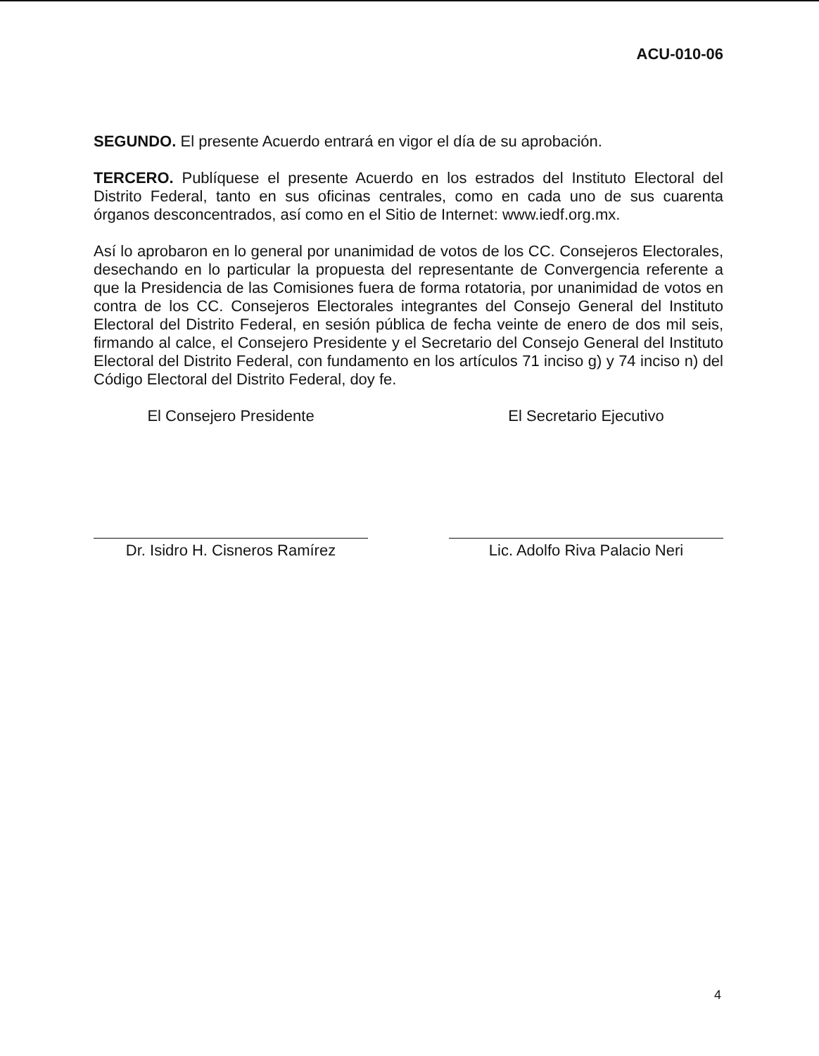ACU-010-06
SEGUNDO. El presente Acuerdo entrará en vigor el día de su aprobación.
TERCERO. Publíquese el presente Acuerdo en los estrados del Instituto Electoral del Distrito Federal, tanto en sus oficinas centrales, como en cada uno de sus cuarenta órganos desconcentrados, así como en el Sitio de Internet: www.iedf.org.mx.
Así lo aprobaron en lo general por unanimidad de votos de los CC. Consejeros Electorales, desechando en lo particular la propuesta del representante de Convergencia referente a que la Presidencia de las Comisiones fuera de forma rotatoria, por unanimidad de votos en contra de los CC. Consejeros Electorales integrantes del Consejo General del Instituto Electoral del Distrito Federal, en sesión pública de fecha veinte de enero de dos mil seis, firmando al calce, el Consejero Presidente y el Secretario del Consejo General del Instituto Electoral del Distrito Federal, con fundamento en los artículos 71 inciso g) y 74 inciso n) del Código Electoral del Distrito Federal, doy fe.
El Consejero Presidente
Dr. Isidro H. Cisneros Ramírez
El Secretario Ejecutivo
Lic. Adolfo Riva Palacio Neri
4